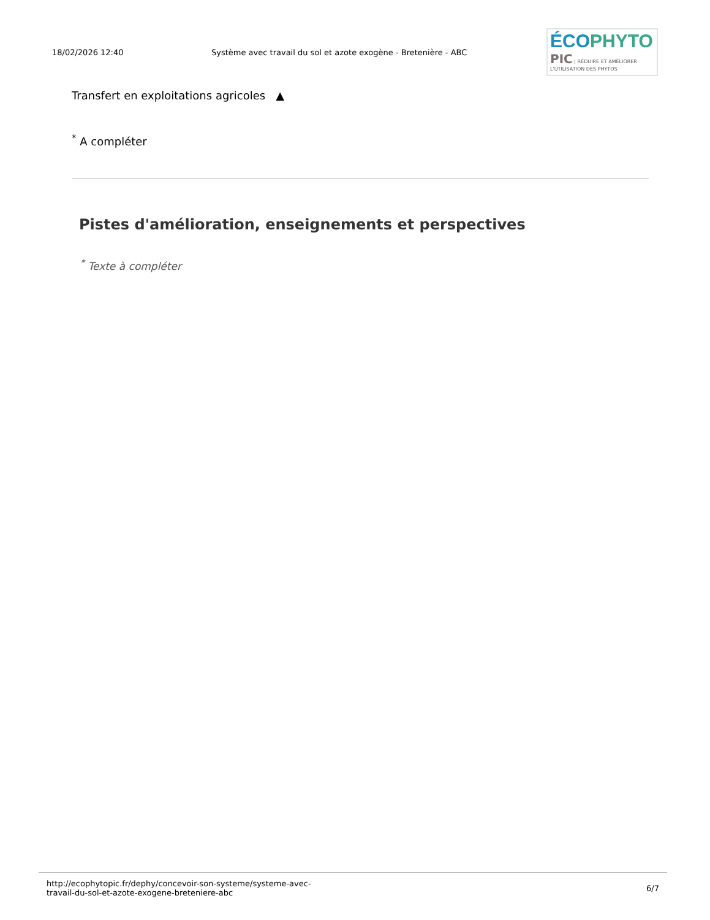18/02/2026 12:40
Système avec travail du sol et azote exogène - Bretenière - ABC
ÉCOPHYTO
PIC | RÉDUIRE ET AMÉLIORER L'UTILISATION DES PHYTOS
Transfert en exploitations agricoles ▲
<sup>*</sup> A compléter
Pistes d'amélioration, enseignements et perspectives
<sup>*</sup> Texte à compléter
http://ecophytopic.fr/dephy/concevoir-son-systeme/systeme-avec-
travail-du-sol-et-azote-exogene-breteniere-abc
6/7